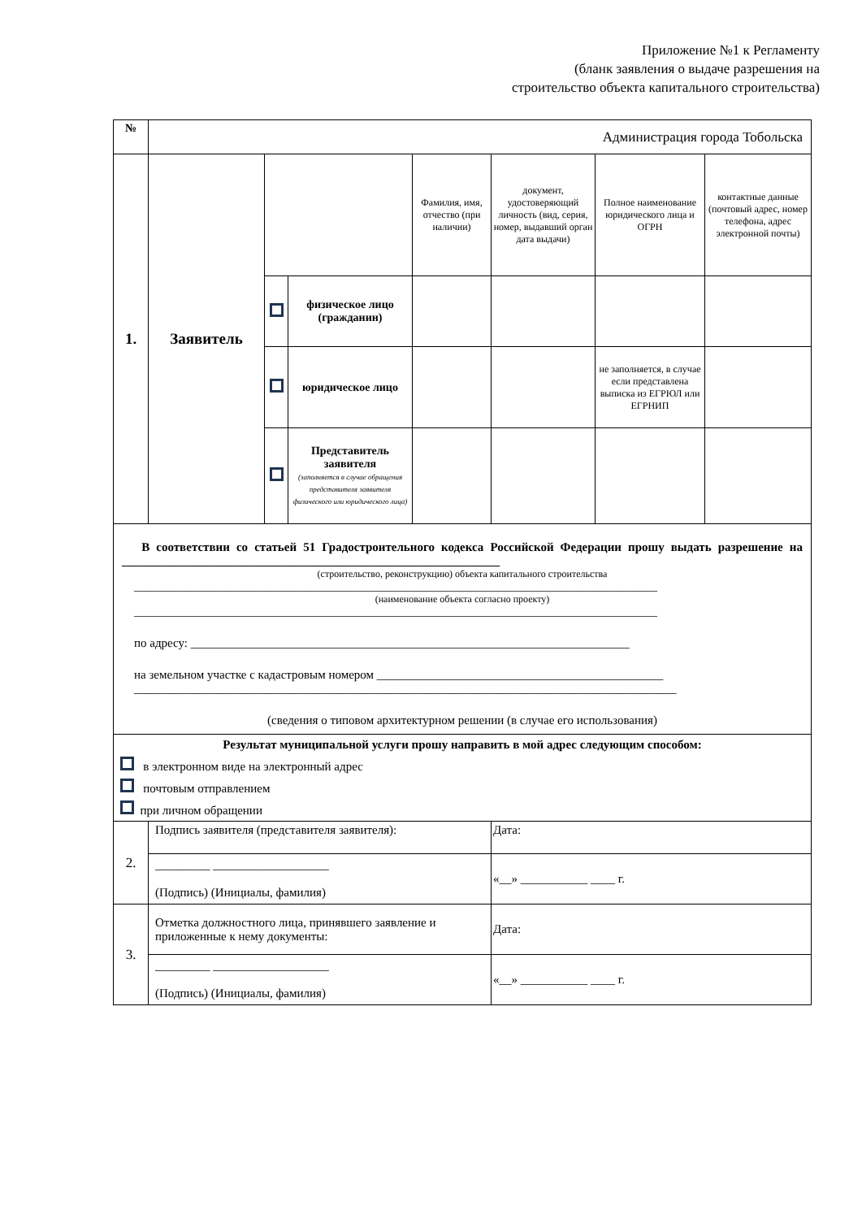Приложение №1 к Регламенту
(бланк заявления о выдаче разрешения на
строительство объекта капитального строительства)
| № | Администрация города Тобольска | | | | | | |
| 1. | Заявитель | | | Фамилия, имя, отчество (при наличии) | документ, удостоверяющий личность (вид, серия, номер, выдавший орган дата выдачи) | Полное наименование юридического лица и ОГРН | контактные данные (почтовый адрес, номер телефона, адрес электронной почты) |
| | | | физическое лицо (гражданин) | | | | |
| | | | юридическое лицо | | | не заполняется, в случае если представлена выписка из ЕГРЮЛ или ЕГРНИП | |
| | | | Представитель заявителя (заполняется в случае обращения представителя заявителя физического или юридического лица) | | | | |
| В соответствии со статьей 51 Градостроительного кодекса Российской Федерации прошу выдать разрешение на ______________________________________________________________ (строительство, реконструкцию) объекта капитального строительства ____________________________________________________________________________________________ (наименование объекта согласно проекту) ____________________________________________________________________________________________ по адресу: ________________________________________________________________________ на земельном участке с кадастровым номером _______________________________________________ _________________________________________________________________________________________ (сведения о типовом архитектурном решении (в случае его использования) | | | | | | | |
| Результат муниципальной услуги прошу направить в мой адрес следующим способом: в электронном виде на электронный адрес почтовым отправлением при личном обращении | | | | | | | |
| 2. | Подпись заявителя (представителя заявителя): | | | | Дата: | | |
| | _________ ___________________ (Подпись) (Инициалы, фамилия) | | | | «__» ___________ ____ г. | | |
| 3. | Отметка должностного лица, принявшего заявление и приложенные к нему документы: | | | | Дата: | | |
| | _________ ___________________ (Подпись) (Инициалы, фамилия) | | | | «__» ___________ ____ г. | | |